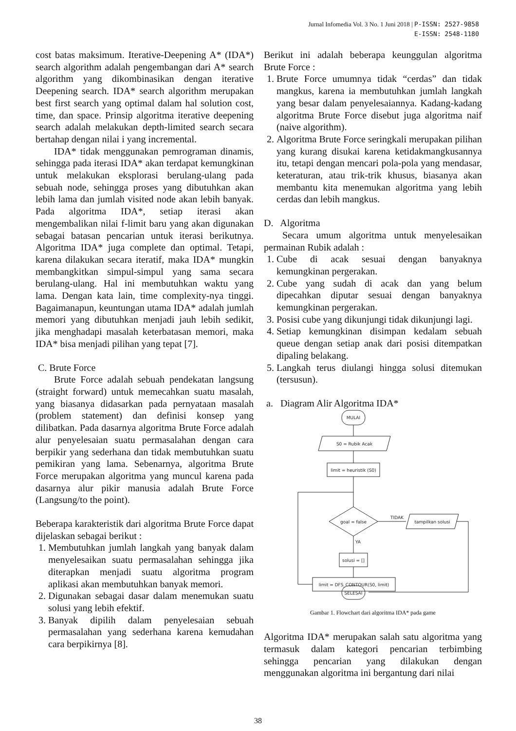Jurnal Infomedia Vol. 3 No. 1 Juni 2018 | P-ISSN: 2527-9858
E-ISSN: 2548-1180
cost batas maksimum. Iterative-Deepening A* (IDA*) search algorithm adalah pengembangan dari A* search algorithm yang dikombinasikan dengan iterative Deepening search. IDA* search algorithm merupakan best first search yang optimal dalam hal solution cost, time, dan space. Prinsip algoritma iterative deepening search adalah melakukan depth-limited search secara bertahap dengan nilai i yang incremental.
IDA* tidak menggunakan pemrograman dinamis, sehingga pada iterasi IDA* akan terdapat kemungkinan untuk melakukan eksplorasi berulang-ulang pada sebuah node, sehingga proses yang dibutuhkan akan lebih lama dan jumlah visited node akan lebih banyak. Pada algoritma IDA*, setiap iterasi akan mengembalikan nilai f-limit baru yang akan digunakan sebagai batasan pencarian untuk iterasi berikutnya. Algoritma IDA* juga complete dan optimal. Tetapi, karena dilakukan secara iteratif, maka IDA* mungkin membangkitkan simpul-simpul yang sama secara berulang-ulang. Hal ini membutuhkan waktu yang lama. Dengan kata lain, time complexity-nya tinggi. Bagaimanapun, keuntungan utama IDA* adalah jumlah memori yang dibutuhkan menjadi jauh lebih sedikit, jika menghadapi masalah keterbatasan memori, maka IDA* bisa menjadi pilihan yang tepat [7].
C. Brute Force
Brute Force adalah sebuah pendekatan langsung (straight forward) untuk memecahkan suatu masalah, yang biasanya didasarkan pada pernyataan masalah (problem statement) dan definisi konsep yang dilibatkan. Pada dasarnya algoritma Brute Force adalah alur penyelesaian suatu permasalahan dengan cara berpikir yang sederhana dan tidak membutuhkan suatu pemikiran yang lama. Sebenarnya, algoritma Brute Force merupakan algoritma yang muncul karena pada dasarnya alur pikir manusia adalah Brute Force (Langsung/to the point).
Beberapa karakteristik dari algoritma Brute Force dapat dijelaskan sebagai berikut :
1. Membutuhkan jumlah langkah yang banyak dalam menyelesaikan suatu permasalahan sehingga jika diterapkan menjadi suatu algoritma program aplikasi akan membutuhkan banyak memori.
2. Digunakan sebagai dasar dalam menemukan suatu solusi yang lebih efektif.
3. Banyak dipilih dalam penyelesaian sebuah permasalahan yang sederhana karena kemudahan cara berpikirnya [8].
Berikut ini adalah beberapa keunggulan algoritma Brute Force :
1. Brute Force umumnya tidak “cerdas” dan tidak mangkus, karena ia membutuhkan jumlah langkah yang besar dalam penyelesaiannya. Kadang-kadang algoritma Brute Force disebut juga algoritma naif (naive algorithm).
2. Algoritma Brute Force seringkali merupakan pilihan yang kurang disukai karena ketidakmangkusannya itu, tetapi dengan mencari pola-pola yang mendasar, keteraturan, atau trik-trik khusus, biasanya akan membantu kita menemukan algoritma yang lebih cerdas dan lebih mangkus.
D. Algoritma
Secara umum algoritma untuk menyelesaikan permainan Rubik adalah :
1. Cube di acak sesuai dengan banyaknya kemungkinan pergerakan.
2. Cube yang sudah di acak dan yang belum dipecahkan diputar sesuai dengan banyaknya kemungkinan pergerakan.
3. Posisi cube yang dikunjungi tidak dikunjungi lagi.
4. Setiap kemungkinan disimpan kedalam sebuah queue dengan setiap anak dari posisi ditempatkan dipaling belakang.
5. Langkah terus diulangi hingga solusi ditemukan (tersusun).
a. Diagram Alir Algoritma IDA*
MULAI
S0 = Rubik Acak
limit = heuristik (S0)
goal = false
TIDAK
tampilkan solusi
YA
solusi = []
limit = DFS_CONTOUR(S0, limit)
SELESAI
Gambar 1. Flowchart dari algoritma IDA* pada game
Algoritma IDA* merupakan salah satu algoritma yang termasuk dalam kategori pencarian terbimbing sehingga pencarian yang dilakukan dengan menggunakan algoritma ini bergantung dari nilai
38